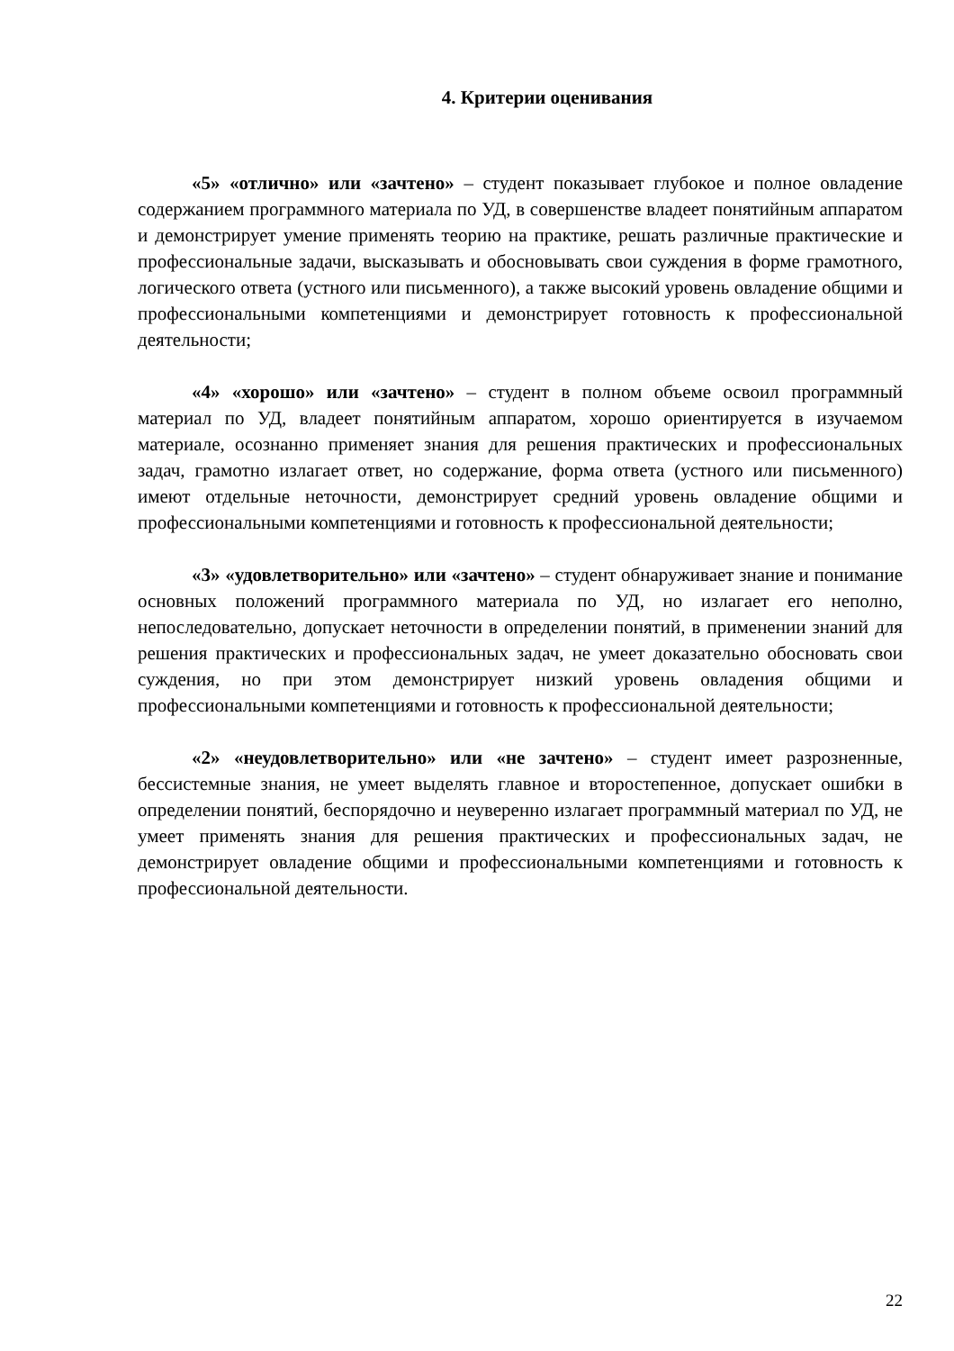4. Критерии оценивания
«5» «отлично» или «зачтено» – студент показывает глубокое и полное овладение содержанием программного материала по УД, в совершенстве владеет понятийным аппаратом и демонстрирует умение применять теорию на практике, решать различные практические и профессиональные задачи, высказывать и обосновывать свои суждения в форме грамотного, логического ответа (устного или письменного), а также высокий уровень овладение общими и профессиональными компетенциями и демонстрирует готовность к профессиональной деятельности;
«4» «хорошо» или «зачтено» – студент в полном объеме освоил программный материал по УД, владеет понятийным аппаратом, хорошо ориентируется в изучаемом материале, осознанно применяет знания для решения практических и профессиональных задач, грамотно излагает ответ, но содержание, форма ответа (устного или письменного) имеют отдельные неточности, демонстрирует средний уровень овладение общими и профессиональными компетенциями и готовность к профессиональной деятельности;
«3» «удовлетворительно» или «зачтено» – студент обнаруживает знание и понимание основных положений программного материала по УД, но излагает его неполно, непоследовательно, допускает неточности в определении понятий, в применении знаний для решения практических и профессиональных задач, не умеет доказательно обосновать свои суждения, но при этом демонстрирует низкий уровень овладения общими и профессиональными компетенциями и готовность к профессиональной деятельности;
«2» «неудовлетворительно» или «не зачтено» – студент имеет разрозненные, бессистемные знания, не умеет выделять главное и второстепенное, допускает ошибки в определении понятий, беспорядочно и неуверенно излагает программный материал по УД, не умеет применять знания для решения практических и профессиональных задач, не демонстрирует овладение общими и профессиональными компетенциями и готовность к профессиональной деятельности.
22